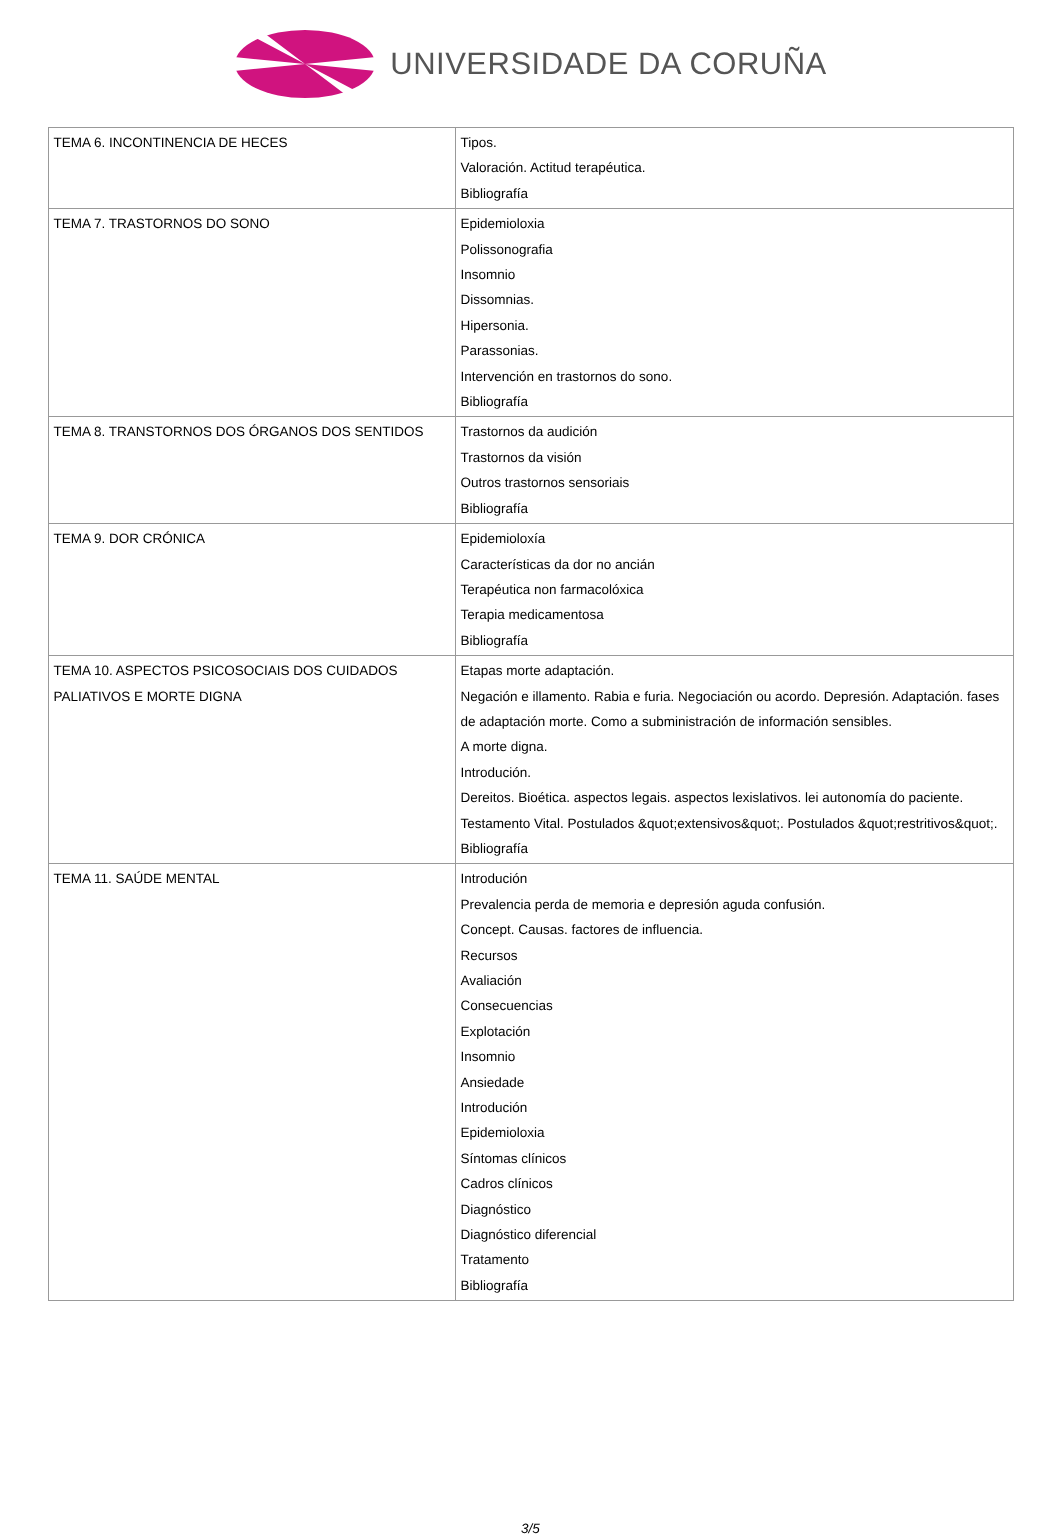UNIVERSIDADE DA CORUÑA
| TEMA 6. INCONTINENCIA DE HECES | Tipos. Valoración. Actitud terapéutica. Bibliografía |
| TEMA 7. TRASTORNOS DO SONO | Epidemioloxia Polissonografia Insomnio Dissomnias. Hipersonia. Parassonias. Intervención en trastornos do sono. Bibliografía |
| TEMA 8. TRANSTORNOS DOS ÓRGANOS DOS SENTIDOS | Trastornos da audición Trastornos da visión Outros trastornos sensoriais Bibliografía |
| TEMA 9. DOR CRÓNICA | Epidemioloxía Características da dor no ancián Terapéutica non farmacolóxica Terapia medicamentosa Bibliografía |
| TEMA 10. ASPECTOS PSICOSOCIAIS DOS CUIDADOS PALIATIVOS E MORTE DIGNA | Etapas morte adaptación. Negación e illamento. Rabia e furia. Negociación ou acordo. Depresión. Adaptación. fases de adaptación morte. Como a subministración de información sensibles. A morte digna. Introdución. Dereitos. Bioética. aspectos legais. aspectos lexislativos. lei autonomía do paciente. Testamento Vital. Postulados &quot;extensivos&quot;. Postulados &quot;restritivos&quot;. Bibliografía |
| TEMA 11. SAÚDE MENTAL | Introdución Prevalencia perda de memoria e depresión aguda confusión. Concept. Causas. factores de influencia. Recursos Avaliación Consecuencias Explotación Insomnio Ansiedade Introdución Epidemioloxia Síntomas clínicos Cadros clínicos Diagnóstico Diagnóstico diferencial Tratamento Bibliografía |
3/5